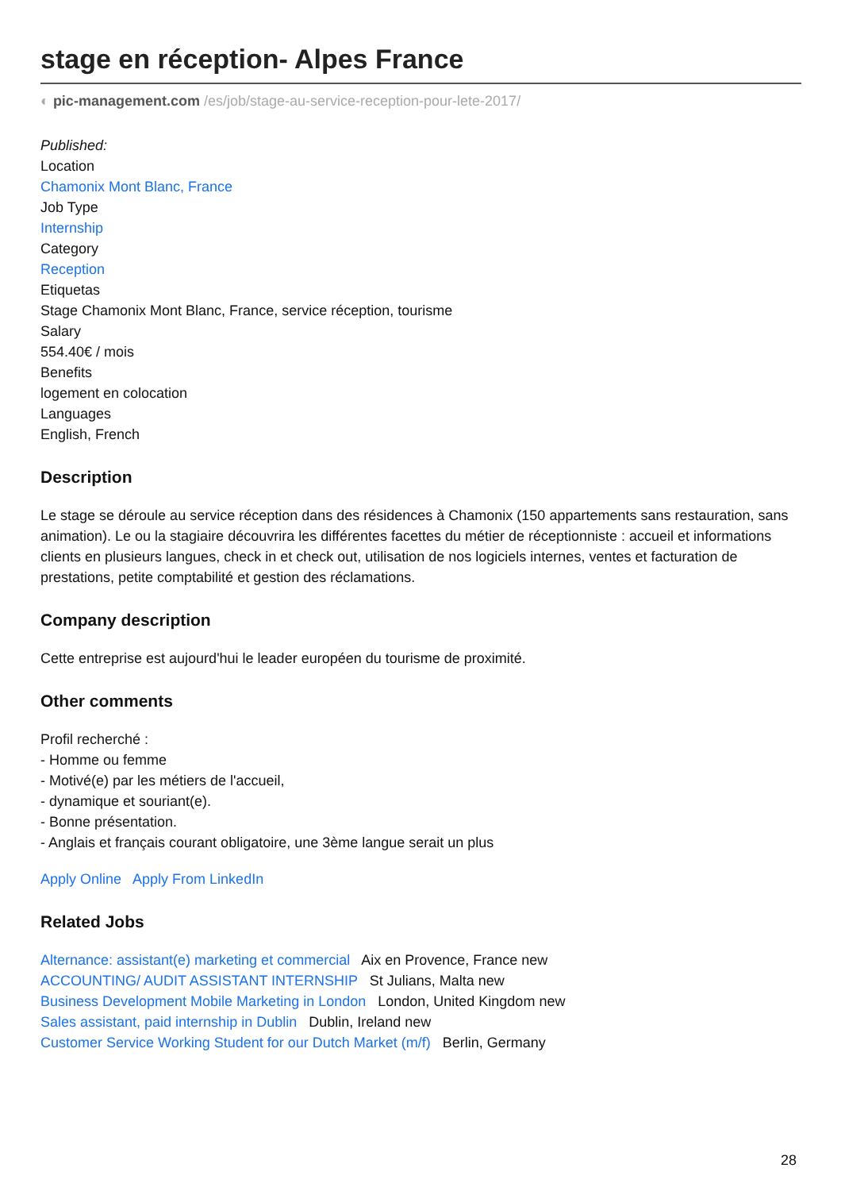stage en réception- Alpes France
◐ pic-management.com /es/job/stage-au-service-reception-pour-lete-2017/
Published:
Location
Chamonix Mont Blanc, France
Job Type
Internship
Category
Reception
Etiquetas
Stage Chamonix Mont Blanc, France, service réception, tourisme
Salary
554.40€ / mois
Benefits
logement en colocation
Languages
English, French
Description
Le stage se déroule au service réception dans des résidences à Chamonix (150 appartements sans restauration, sans animation). Le ou la stagiaire découvrira les différentes facettes du métier de réceptionniste : accueil et informations clients en plusieurs langues, check in et check out, utilisation de nos logiciels internes, ventes et facturation de prestations, petite comptabilité et gestion des réclamations.
Company description
Cette entreprise est aujourd'hui le leader européen du tourisme de proximité.
Other comments
Profil recherché :
- Homme ou femme
- Motivé(e) par les métiers de l'accueil,
- dynamique et souriant(e).
- Bonne présentation.
- Anglais et français courant obligatoire, une 3ème langue serait un plus
Apply Online Apply From LinkedIn
Related Jobs
Alternance: assistant(e) marketing et commercial Aix en Provence, France new
ACCOUNTING/ AUDIT ASSISTANT INTERNSHIP St Julians, Malta new
Business Development Mobile Marketing in London London, United Kingdom new
Sales assistant, paid internship in Dublin Dublin, Ireland new
Customer Service Working Student for our Dutch Market (m/f) Berlin, Germany
28